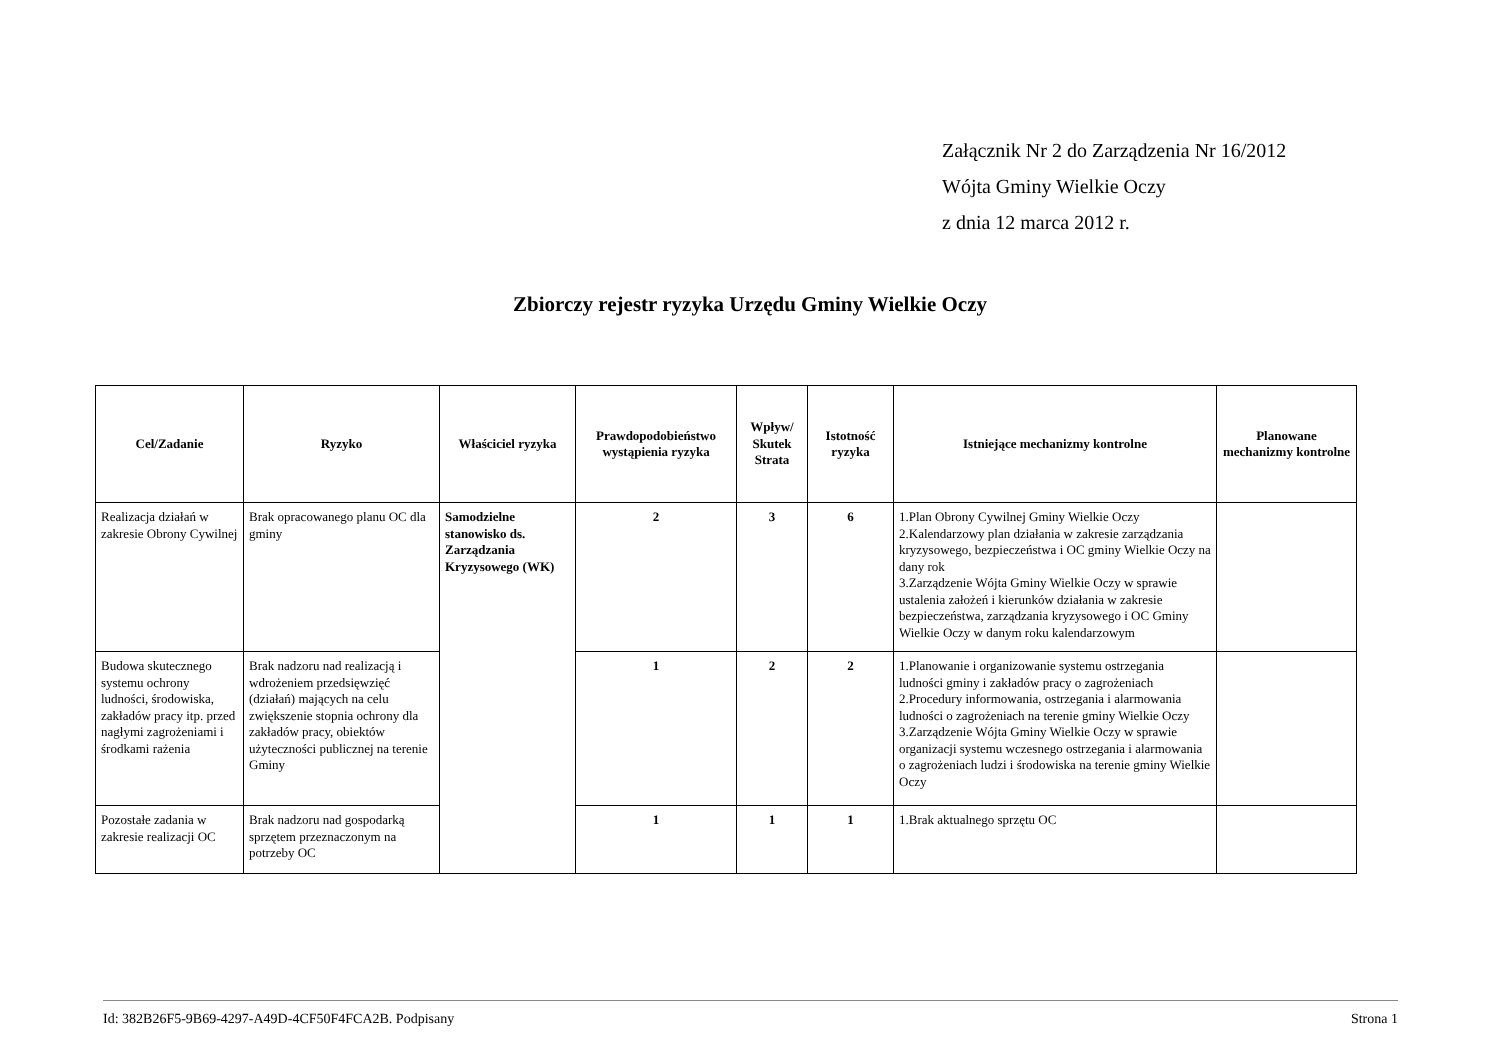Załącznik Nr 2 do Zarządzenia Nr 16/2012
Wójta Gminy Wielkie Oczy
z dnia 12 marca 2012 r.
Zbiorczy rejestr ryzyka Urzędu Gminy Wielkie Oczy
| Cel/Zadanie | Ryzyko | Właściciel ryzyka | Prawdopodobieństwo wystąpienia ryzyka | Wpływ/ Skutek Strata | Istotność ryzyka | Istniejące mechanizmy kontrolne | Planowane mechanizmy kontrolne |
| --- | --- | --- | --- | --- | --- | --- | --- |
| Realizacja działań w zakresie Obrony Cywilnej | Brak opracowanego planu OC dla gminy | Samodzielne stanowisko ds. Zarządzania Kryzysowego (WK) | 2 | 3 | 6 | 1.Plan Obrony Cywilnej Gminy Wielkie Oczy 2.Kalendarzowy plan działania w zakresie zarządzania kryzysowego, bezpieczeństwa i OC gminy Wielkie Oczy na dany rok 3.Zarządzenie Wójta Gminy Wielkie Oczy w sprawie ustalenia założeń i kierunków działania w zakresie bezpieczeństwa, zarządzania kryzysowego i OC Gminy Wielkie Oczy w danym roku kalendarzowym | |
| Budowa skutecznego systemu ochrony ludności, środowiska, zakładów pracy itp. przed nagłymi zagrożeniami i środkami rażenia | Brak nadzoru nad realizacją i wdrożeniem przedsięwzięć (działań) mających na celu zwiększenie stopnia ochrony dla zakładów pracy, obiektów użyteczności publicznej na terenie Gminy | | 1 | 2 | 2 | 1.Planowanie i organizowanie systemu ostrzegania ludności gminy i zakładów pracy o zagrożeniach 2.Procedury informowania, ostrzegania i alarmowania ludności o zagrożeniach na terenie gminy Wielkie Oczy 3.Zarządzenie Wójta Gminy Wielkie Oczy w sprawie organizacji systemu wczesnego ostrzegania i alarmowania o zagrożeniach ludzi i środowiska na terenie gminy Wielkie Oczy | |
| Pozostałe zadania w zakresie realizacji OC | Brak nadzoru nad gospodarką sprzętem przeznaczonym na potrzeby OC | | 1 | 1 | 1 | 1.Brak aktualnego sprzętu OC | |
Id: 382B26F5-9B69-4297-A49D-4CF50F4FCA2B. Podpisany Strona 1